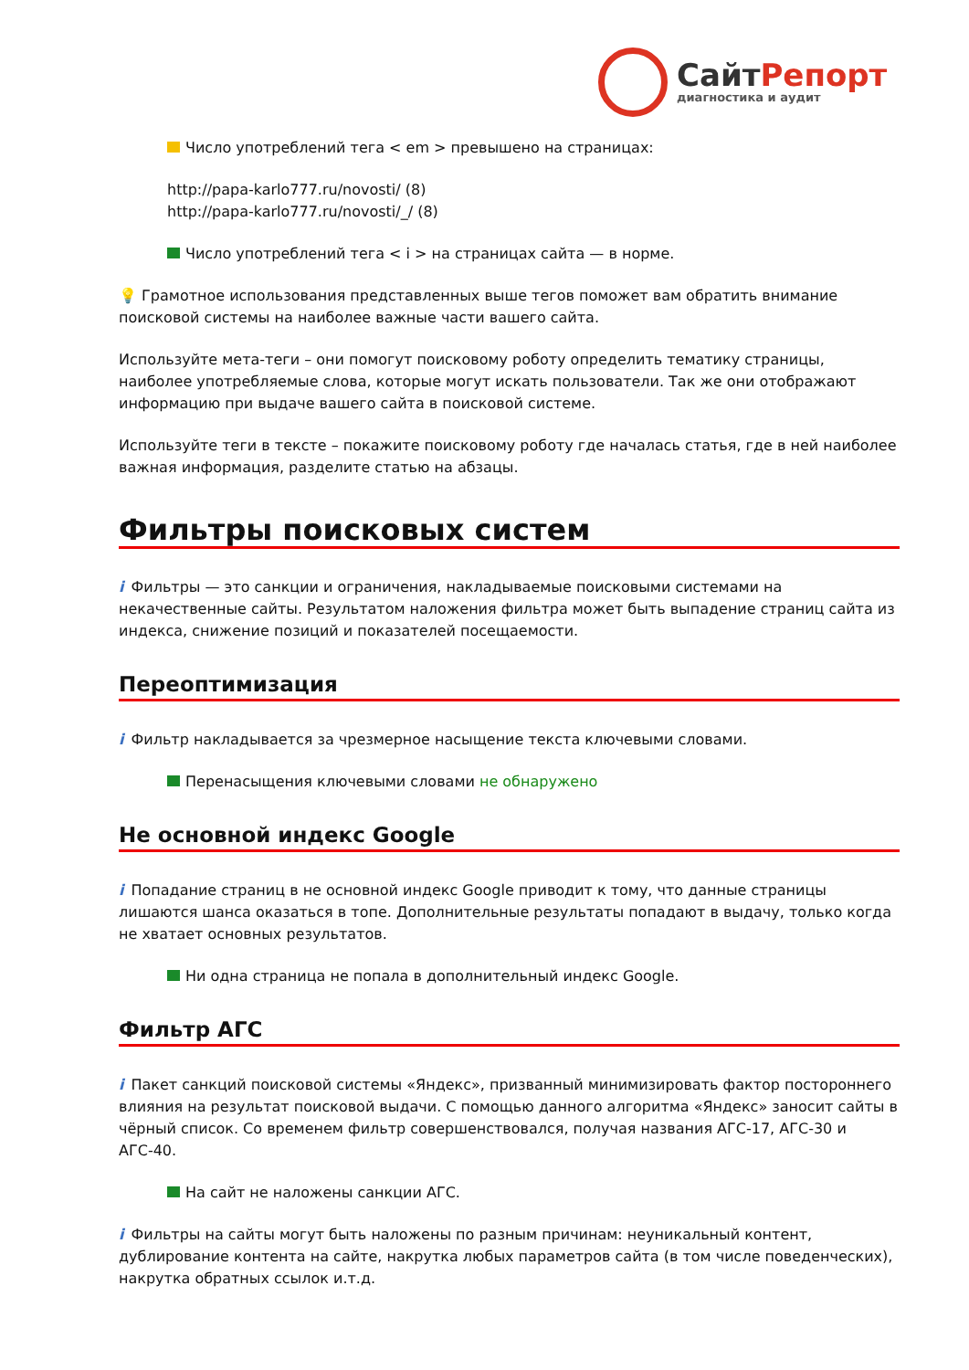СайтРепорт
диагностика и аудит
Число употреблений тега < em > превышено на страницах:
http://papa-karlo777.ru/novosti/ (8)
http://papa-karlo777.ru/novosti/_/ (8)
Число употреблений тега < i > на страницах сайта — в норме.
💡 Грамотное использования представленных выше тегов поможет вам обратить внимание поисковой системы на наиболее важные части вашего сайта.
Используйте мета-теги – они помогут поисковому роботу определить тематику страницы, наиболее употребляемые слова, которые могут искать пользователи. Так же они отображают информацию при выдаче вашего сайта в поисковой системе.
Используйте теги в тексте – покажите поисковому роботу где началась статья, где в ней наиболее важная информация, разделите статью на абзацы.
Фильтры поисковых систем
i Фильтры — это санкции и ограничения, накладываемые поисковыми системами на некачественные сайты. Результатом наложения фильтра может быть выпадение страниц сайта из индекса, снижение позиций и показателей посещаемости.
Переоптимизация
i Фильтр накладывается за чрезмерное насыщение текста ключевыми словами.
Перенасыщения ключевыми словами не обнаружено
Не основной индекс Google
i Попадание страниц в не основной индекс Google приводит к тому, что данные страницы лишаются шанса оказаться в топе. Дополнительные результаты попадают в выдачу, только когда не хватает основных результатов.
Ни одна страница не попала в дополнительный индекс Google.
Фильтр АГС
i Пакет санкций поисковой системы «Яндекс», призванный минимизировать фактор постороннего влияния на результат поисковой выдачи. С помощью данного алгоритма «Яндекс» заносит сайты в чёрный список. Со временем фильтр совершенствовался, получая названия АГС-17, АГС-30 и АГС-40.
На сайт не наложены санкции АГС.
i Фильтры на сайты могут быть наложены по разным причинам: неуникальный контент, дублирование контента на сайте, накрутка любых параметров сайта (в том числе поведенческих), накрутка обратных ссылок и.т.д.